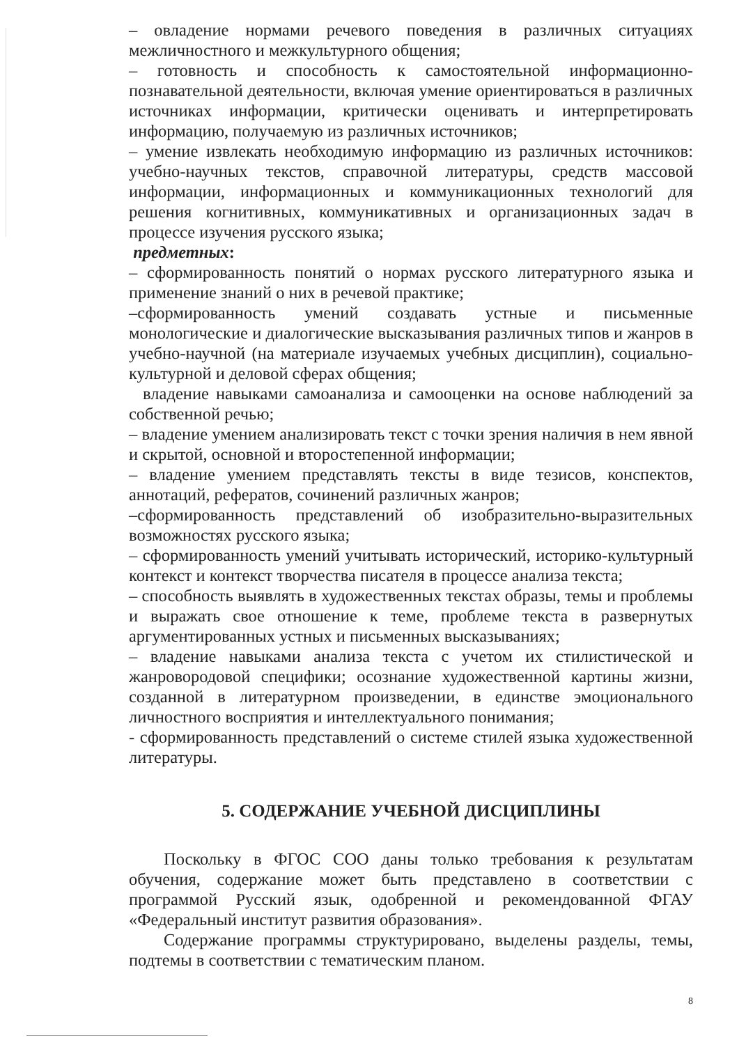– овладение нормами речевого поведения в различных ситуациях межличностного и межкультурного общения;
– готовность и способность к самостоятельной информационно-познавательной деятельности, включая умение ориентироваться в различных источниках информации, критически оценивать и интерпретировать информацию, получаемую из различных источников;
– умение извлекать необходимую информацию из различных источников: учебно-научных текстов, справочной литературы, средств массовой информации, информационных и коммуникационных технологий для решения когнитивных, коммуникативных и организационных задач в процессе изучения русского языка;
предметных:
– сформированность понятий о нормах русского литературного языка и применение знаний о них в речевой практике;
–сформированность умений создавать устные и письменные монологические и диалогические высказывания различных типов и жанров в учебно-научной (на материале изучаемых учебных дисциплин), социально-культурной и деловой сферах общения;
владение навыками самоанализа и самооценки на основе наблюдений за собственной речью;
– владение умением анализировать текст с точки зрения наличия в нем явной и скрытой, основной и второстепенной информации;
– владение умением представлять тексты в виде тезисов, конспектов, аннотаций, рефератов, сочинений различных жанров;
–сформированность представлений об изобразительно-выразительных возможностях русского языка;
– сформированность умений учитывать исторический, историко-культурный контекст и контекст творчества писателя в процессе анализа текста;
– способность выявлять в художественных текстах образы, темы и проблемы и выражать свое отношение к теме, проблеме текста в развернутых аргументированных устных и письменных высказываниях;
– владение навыками анализа текста с учетом их стилистической и жанровородовой специфики; осознание художественной картины жизни, созданной в литературном произведении, в единстве эмоционального личностного восприятия и интеллектуального понимания;
- сформированность представлений о системе стилей языка художественной литературы.
5. СОДЕРЖАНИЕ УЧЕБНОЙ ДИСЦИПЛИНЫ
Поскольку в ФГОС СОО даны только требования к результатам обучения, содержание может быть представлено в соответствии с программой Русский язык, одобренной и рекомендованной ФГАУ «Федеральный институт развития образования».
Содержание программы структурировано, выделены разделы, темы, подтемы в соответствии с тематическим планом.
8